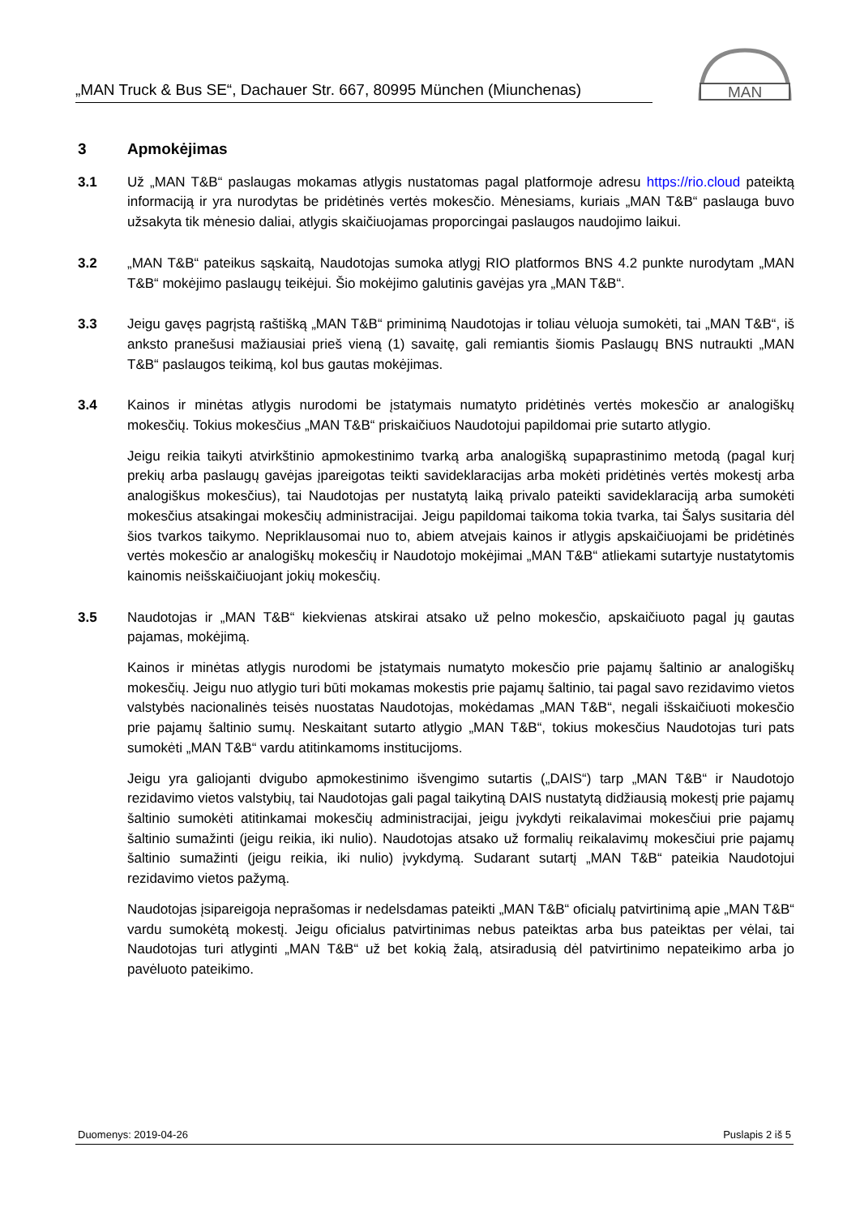„MAN Truck & Bus SE“, Dachauer Str. 667, 80995 München (Miunchenas)
MAN
3 Apmokėjimas
3.1 Už „MAN T&B“ paslaugas mokamas atlygis nustatomas pagal platformoje adresu https://rio.cloud pateiktą informaciją ir yra nurodytas be pridėtinės vertės mokesčio. Mėnesiams, kuriais „MAN T&B“ paslauga buvo užsakyta tik mėnesio daliai, atlygis skaičiuojamas proporcingai paslaugos naudojimo laikui.
3.2 „MAN T&B“ pateikus sąskaitą, Naudotojas sumoka atlygį RIO platformos BNS 4.2 punkte nurodytam „MAN T&B“ mokėjimo paslaugų teikėjui. Šio mokėjimo galutinis gavėjas yra „MAN T&B“.
3.3 Jeigu gavęs pagrįstą raštišką „MAN T&B“ priminimą Naudotojas ir toliau vėluoja sumokėti, tai „MAN T&B“, iš anksto pranešusi mažiausiai prieš vieną (1) savaitę, gali remiantis šiomis Paslaugų BNS nutraukti „MAN T&B“ paslaugos teikimą, kol bus gautas mokėjimas.
3.4 Kainos ir minėtas atlygis nurodomi be įstatymais numatyto pridėtinės vertės mokesčio ar analogiškų mokesčių. Tokius mokesčius „MAN T&B“ priskaičiuos Naudotojui papildomai prie sutarto atlygio.
Jeigu reikia taikyti atvirkštinio apmokestinimo tvarką arba analogišką supaprastinimo metodą (pagal kurį prekių arba paslaugų gavėjas įpareigotas teikti savideklaracijas arba mokėti pridėtinės vertės mokestį arba analogiškus mokesčius), tai Naudotojas per nustatytą laiką privalo pateikti savideklaraciją arba sumokėti mokesčius atsakingai mokesčių administracijai. Jeigu papildomai taikoma tokia tvarka, tai Šalys susitaria dėl šios tvarkos taikymo. Nepriklausomai nuo to, abiem atvejais kainos ir atlygis apskaičiuojami be pridėtinės vertės mokesčio ar analogiškų mokesčių ir Naudotojo mokėjimai „MAN T&B“ atliekami sutartyje nustatytomis kainomis neišskaičiuojant jokių mokesčių.
3.5 Naudotojas ir „MAN T&B“ kiekvienas atskirai atsako už pelno mokesčio, apskaičiuoto pagal jų gautas pajamas, mokėjimą.
Kainos ir minėtas atlygis nurodomi be įstatymais numatyto mokesčio prie pajamų šaltinio ar analogiškų mokesčių. Jeigu nuo atlygio turi būti mokamas mokestis prie pajamų šaltinio, tai pagal savo rezidavimo vietos valstybės nacionalinės teisės nuostatas Naudotojas, mokėdamas „MAN T&B“, negali išskaičiuoti mokesčio prie pajamų šaltinio sumų. Neskaitant sutarto atlygio „MAN T&B“, tokius mokesčius Naudotojas turi pats sumokėti „MAN T&B“ vardu atitinkamoms institucijoms.
Jeigu yra galiojanti dvigubo apmokestinimo išvengimo sutartis („DAIS“) tarp „MAN T&B“ ir Naudotojo rezidavimo vietos valstybių, tai Naudotojas gali pagal taikytiną DAIS nustatytą didžiausią mokestį prie pajamų šaltinio sumokėti atitinkamai mokesčių administracijai, jeigu įvykdyti reikalavimai mokesčiui prie pajamų šaltinio sumažinti (jeigu reikia, iki nulio). Naudotojas atsako už formalių reikalavimų mokesčiui prie pajamų šaltinio sumažinti (jeigu reikia, iki nulio) įvykdymą. Sudarant sutartį „MAN T&B“ pateikia Naudotojui rezidavimo vietos pažymą.
Naudotojas įsipareigoja neprašomas ir nedelsdamas pateikti „MAN T&B“ oficialų patvirtinimą apie „MAN T&B“ vardu sumokėtą mokestį. Jeigu oficialus patvirtinimas nebus pateiktas arba bus pateiktas per vėlai, tai Naudotojas turi atlyginti „MAN T&B“ už bet kokią žalą, atsiradusią dėl patvirtinimo nepateikimo arba jo pavėluoto pateikimo.
Duomenys: 2019-04-26 Puslapis 2 iš 5